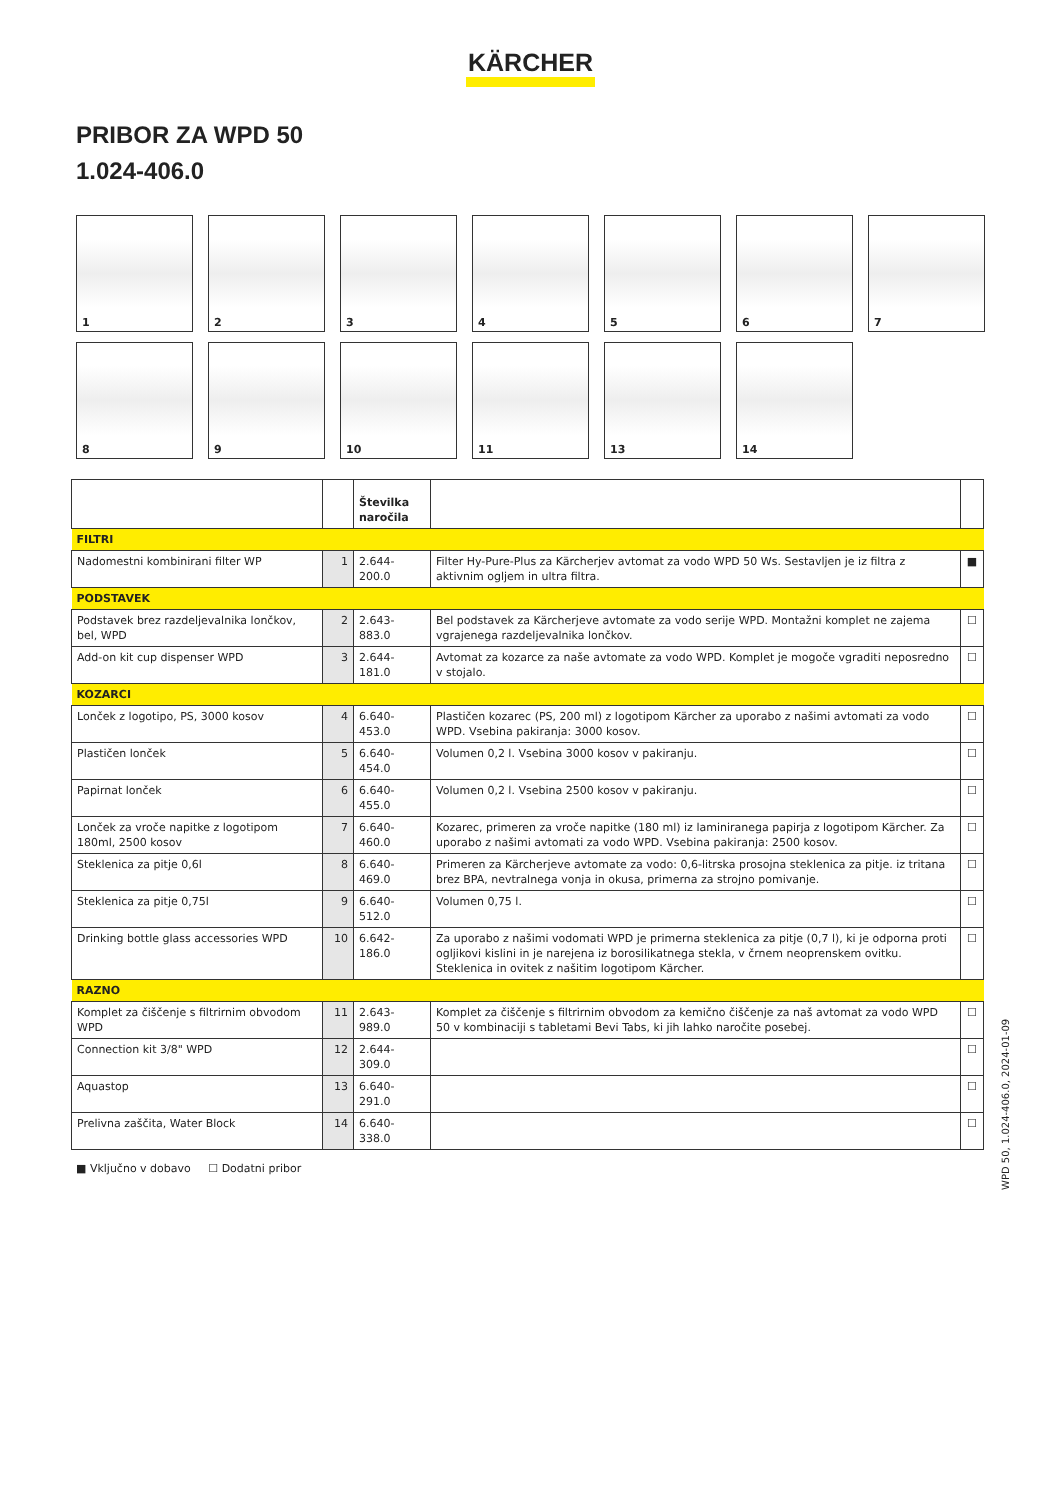KÄRCHER
PRIBOR ZA WPD 50
1.024-406.0
1
2
3
4
5
6
7
8
9
10
11
13
14
| | | Številka naročila | | |
| --- | --- | --- | --- | --- |
| FILTRI | | | | |
| Nadomestni kombinirani filter WP | 1 | 2.644-200.0 | Filter Hy-Pure-Plus za Kärcherjev avtomat za vodo WPD 50 Ws. Sestavljen je iz filtra z aktivnim ogljem in ultra filtra. | ■ |
| PODSTAVEK | | | | |
| Podstavek brez razdeljevalnika lončkov, bel, WPD | 2 | 2.643-883.0 | Bel podstavek za Kärcherjeve avtomate za vodo serije WPD. Montažni komplet ne zajema vgrajenega razdeljevalnika lončkov. | ☐ |
| Add-on kit cup dispenser WPD | 3 | 2.644-181.0 | Avtomat za kozarce za naše avtomate za vodo WPD. Komplet je mogoče vgraditi neposredno v stojalo. | ☐ |
| KOZARCI | | | | |
| Lonček z logotipo, PS, 3000 kosov | 4 | 6.640-453.0 | Plastičen kozarec (PS, 200 ml) z logotipom Kärcher za uporabo z našimi avtomati za vodo WPD. Vsebina pakiranja: 3000 kosov. | ☐ |
| Plastičen lonček | 5 | 6.640-454.0 | Volumen 0,2 l. Vsebina 3000 kosov v pakiranju. | ☐ |
| Papirnat lonček | 6 | 6.640-455.0 | Volumen 0,2 l. Vsebina 2500 kosov v pakiranju. | ☐ |
| Lonček za vroče napitke z logotipom 180ml, 2500 kosov | 7 | 6.640-460.0 | Kozarec, primeren za vroče napitke (180 ml) iz laminiranega papirja z logotipom Kärcher. Za uporabo z našimi avtomati za vodo WPD. Vsebina pakiranja: 2500 kosov. | ☐ |
| Steklenica za pitje 0,6l | 8 | 6.640-469.0 | Primeren za Kärcherjeve avtomate za vodo: 0,6-litrska prosojna steklenica za pitje. iz tritana brez BPA, nevtralnega vonja in okusa, primerna za strojno pomivanje. | ☐ |
| Steklenica za pitje 0,75l | 9 | 6.640-512.0 | Volumen 0,75 l. | ☐ |
| Drinking bottle glass accessories WPD | 10 | 6.642-186.0 | Za uporabo z našimi vodomati WPD je primerna steklenica za pitje (0,7 l), ki je odporna proti ogljikovi kislini in je narejena iz borosilikatnega stekla, v črnem neoprenskem ovitku. Steklenica in ovitek z našitim logotipom Kärcher. | ☐ |
| RAZNO | | | | |
| Komplet za čiščenje s filtrirnim obvodom WPD | 11 | 2.643-989.0 | Komplet za čiščenje s filtrirnim obvodom za kemično čiščenje za naš avtomat za vodo WPD 50 v kombinaciji s tabletami Bevi Tabs, ki jih lahko naročite posebej. | ☐ |
| Connection kit 3/8" WPD | 12 | 2.644-309.0 | | ☐ |
| Aquastop | 13 | 6.640-291.0 | | ☐ |
| Prelivna zaščita, Water Block | 14 | 6.640-338.0 | | ☐ |
■ Vključno v dobavo ☐ Dodatni pribor
WPD 50, 1.024-406.0, 2024-01-09